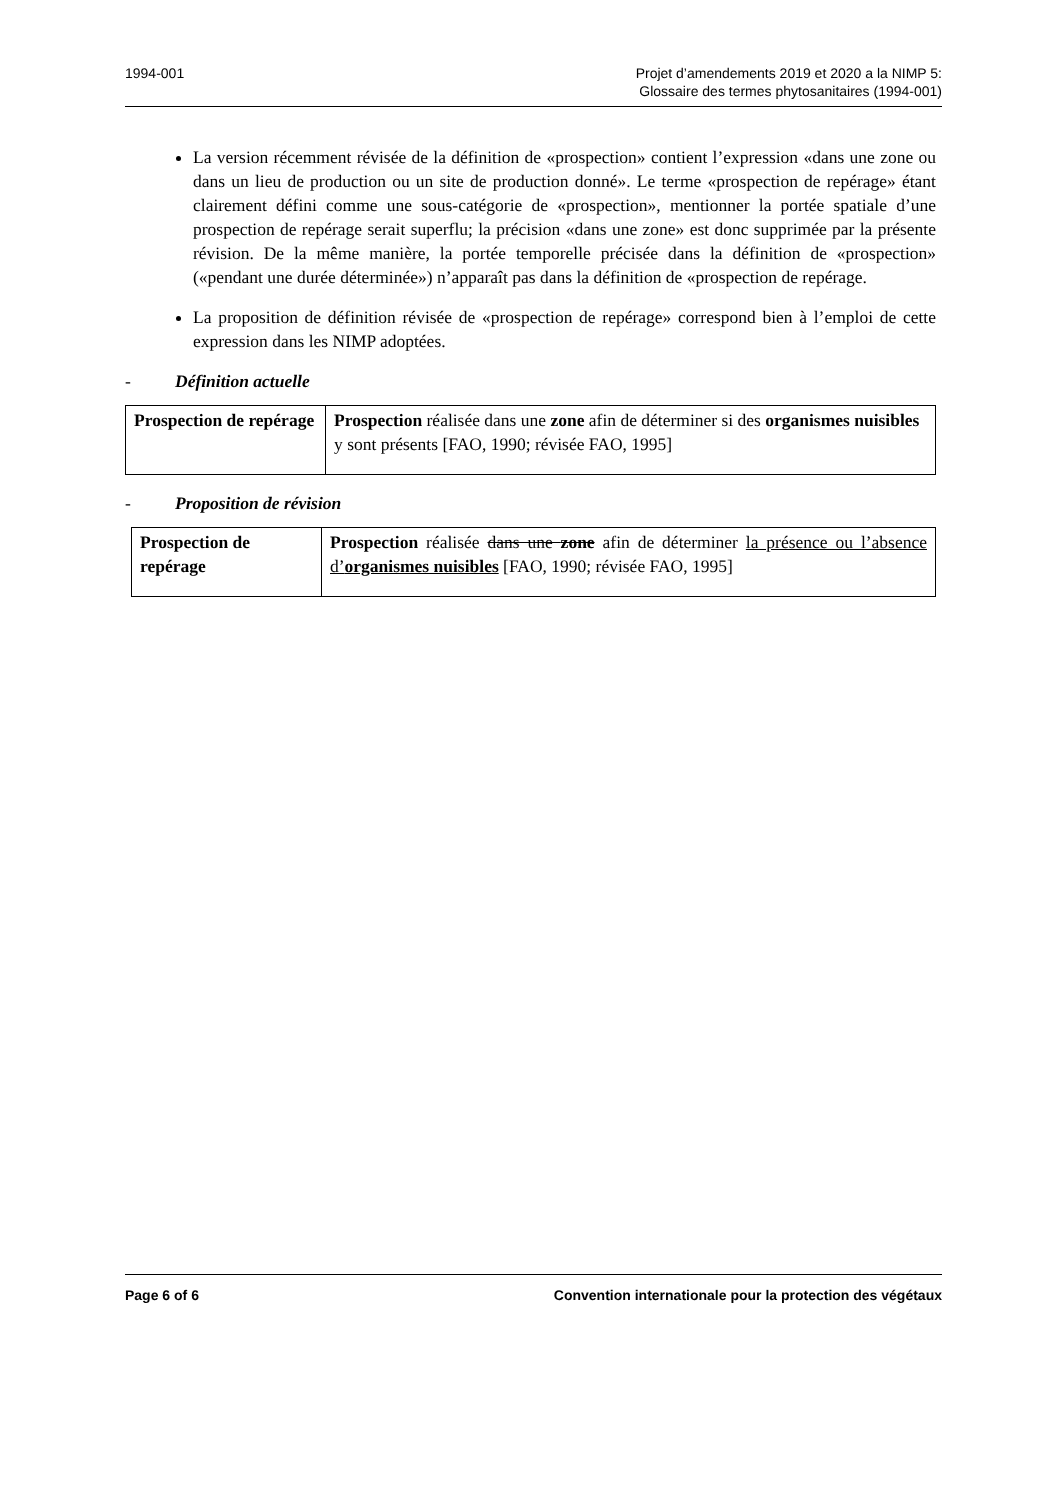1994-001 Projet d’amendements 2019 et 2020 a la NIMP 5:
Glossaire des termes phytosanitaires (1994-001)
La version récemment révisée de la définition de «prospection» contient l’expression «dans une zone ou dans un lieu de production ou un site de production donné». Le terme «prospection de repérage» étant clairement défini comme une sous-catégorie de «prospection», mentionner la portée spatiale d’une prospection de repérage serait superflu; la précision «dans une zone» est donc supprimée par la présente révision. De la même manière, la portée temporelle précisée dans la définition de «prospection» («pendant une durée déterminée») n’apparaît pas dans la définition de «prospection de repérage.
La proposition de définition révisée de «prospection de repérage» correspond bien à l’emploi de cette expression dans les NIMP adoptées.
- Définition actuelle
| Prospection de repérage | Prospection réalisée dans une zone afin de déterminer si des organismes nuisibles y sont présents [FAO, 1990; révisée FAO, 1995] |
- Proposition de révision
| Prospection de repérage | Prospection réalisée dans une zone afin de déterminer la présence ou l’absence d’ organismes nuisibles [FAO, 1990; révisée FAO, 1995] |
Page 6 of 6 Convention internationale pour la protection des végétaux